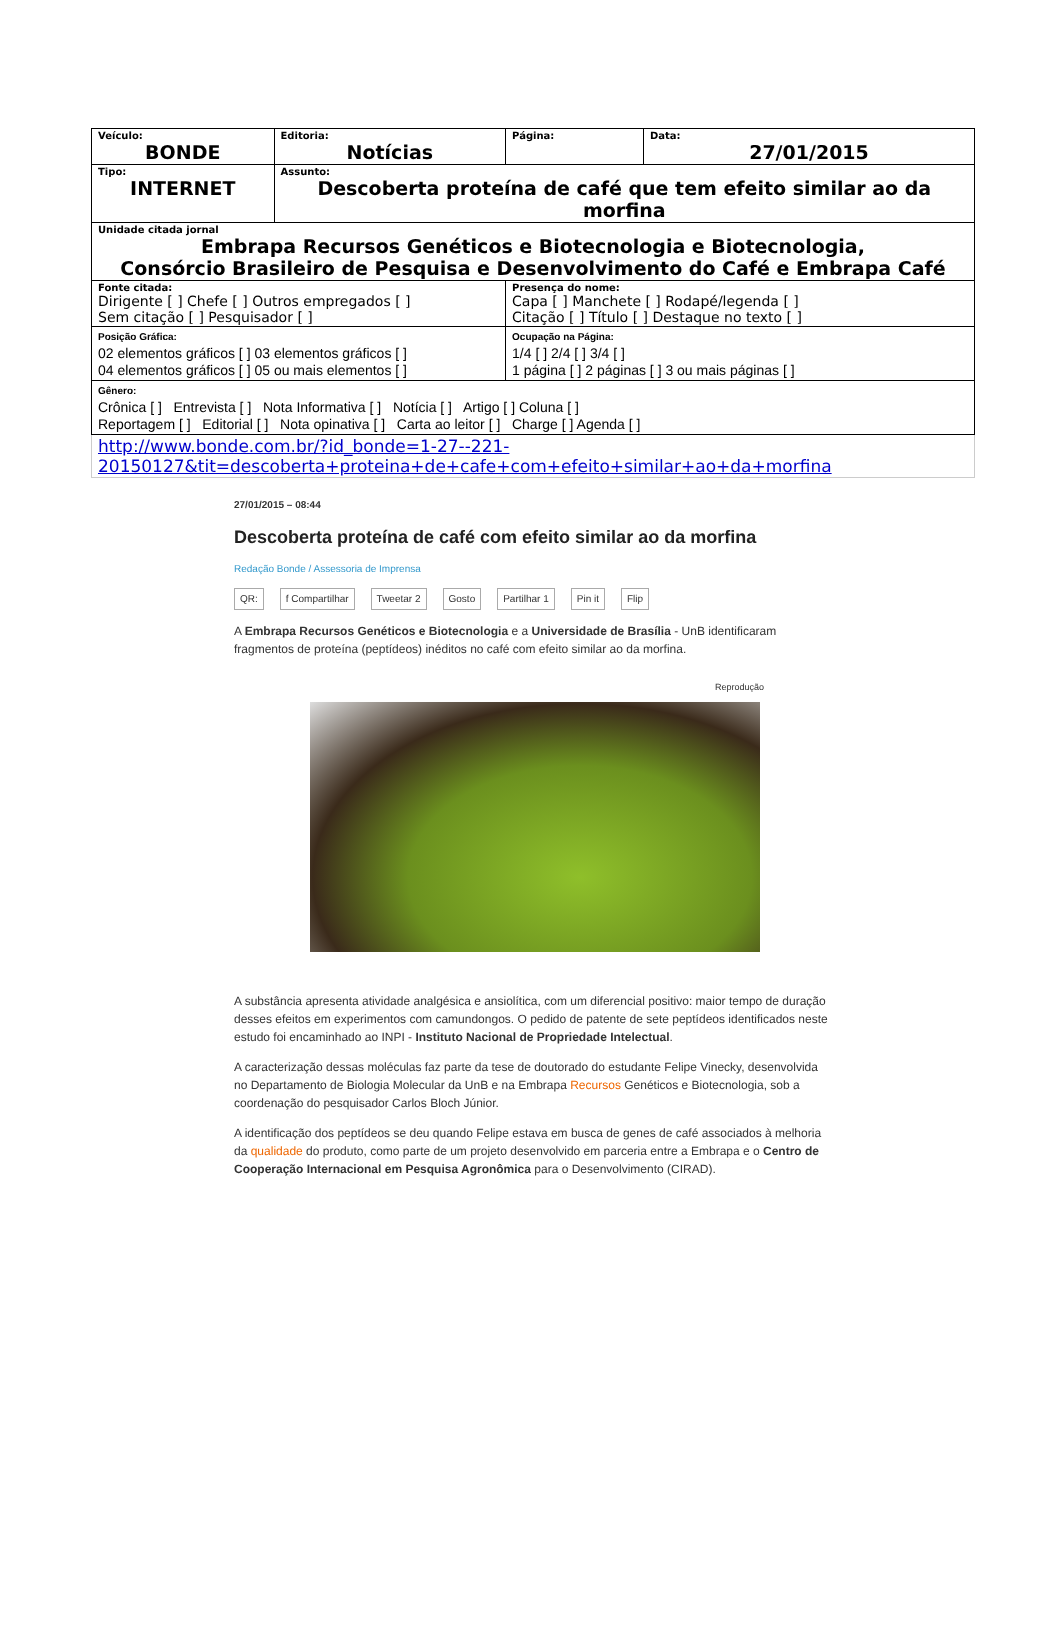| Veículo: BONDE | | Editoria: Notícias | Página: | Data: 27/01/2015 |
| Tipo: INTERNET | Assunto: Descoberta proteína de café que tem efeito similar ao da morfina | | | |
| Unidade citada jornal Embrapa Recursos Genéticos e Biotecnologia e Biotecnologia, Consórcio Brasileiro de Pesquisa e Desenvolvimento do Café e Embrapa Café | | | | |
| Fonte citada: Dirigente [ ] Chefe [ ] Outros empregados [ ] Sem citação [ ] Pesquisador [ ] | | | Presença do nome: Capa [ ] Manchete [ ] Rodapé/legenda [ ] Citação [ ] Título [ ] Destaque no texto [ ] | |
| Posição Gráfica: 02 elementos gráficos [ ] 03 elementos gráficos [ ] 04 elementos gráficos [ ] 05 ou mais elementos [ ] | | | Ocupação na Página: 1/4 [ ] 2/4 [ ] 3/4 [ ] 1 página [ ] 2 páginas [ ] 3 ou mais páginas [ ] | |
| Gênero: Crônica [ ] Entrevista [ ] Nota Informativa [ ] Notícia [ ] Artigo [ ] Coluna [ ] Reportagem [ ] Editorial [ ] Nota opinativa [ ] Carta ao leitor [ ] Charge [ ] Agenda [ ] | | | | |
| http://www.bonde.com.br/?id_bonde=1-27--221-20150127&tit=descoberta+proteina+de+cafe+com+efeito+similar+ao+da+morfina | | | | |
27/01/2015 – 08:44
Descoberta proteína de café com efeito similar ao da morfina
Redação Bonde / Assessoria de Imprensa
QR: f Compartilhar Tweetar 2 Gosto Partilhar 1 Pin it Flip
A Embrapa Recursos Genéticos e Biotecnologia e a Universidade de Brasília - UnB identificaram fragmentos de proteína (peptídeos) inéditos no café com efeito similar ao da morfina.
Reprodução
A substância apresenta atividade analgésica e ansiolítica, com um diferencial positivo: maior tempo de duração desses efeitos em experimentos com camundongos. O pedido de patente de sete peptídeos identificados neste estudo foi encaminhado ao INPI - Instituto Nacional de Propriedade Intelectual.
A caracterização dessas moléculas faz parte da tese de doutorado do estudante Felipe Vinecky, desenvolvida no Departamento de Biologia Molecular da UnB e na Embrapa Recursos Genéticos e Biotecnologia, sob a coordenação do pesquisador Carlos Bloch Júnior.
A identificação dos peptídeos se deu quando Felipe estava em busca de genes de café associados à melhoria da qualidade do produto, como parte de um projeto desenvolvido em parceria entre a Embrapa e o Centro de Cooperação Internacional em Pesquisa Agronômica para o Desenvolvimento (CIRAD).